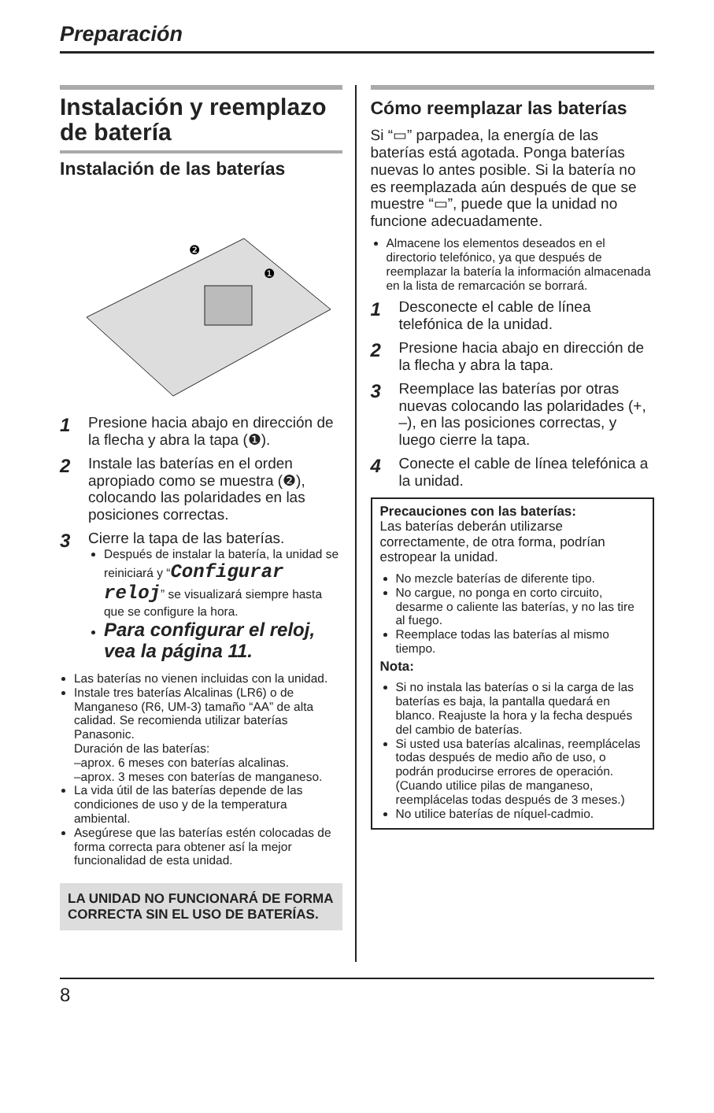Preparación
Instalación y reemplazo de batería
Instalación de las baterías
❷
❶
1 Presione hacia abajo en dirección de la flecha y abra la tapa (❶).
2 Instale las baterías en el orden apropiado como se muestra (❷), colocando las polaridades en las posiciones correctas.
3
Cierre la tapa de las baterías.
Después de instalar la batería, la unidad se reiniciará y “Configurar reloj” se visualizará siempre hasta que se configure la hora.
Para configurar el reloj, vea la página 11.
Las baterías no vienen incluidas con la unidad.
Instale tres baterías Alcalinas (LR6) o de Manganeso (R6, UM-3) tamaño “AA” de alta calidad. Se recomienda utilizar baterías Panasonic.
Duración de las baterías:
–aprox. 6 meses con baterías alcalinas.
–aprox. 3 meses con baterías de manganeso.
La vida útil de las baterías depende de las condiciones de uso y de la temperatura ambiental.
Asegúrese que las baterías estén colocadas de forma correcta para obtener así la mejor funcionalidad de esta unidad.
LA UNIDAD NO FUNCIONARÁ DE FORMA CORRECTA SIN EL USO DE BATERÍAS.
Cómo reemplazar las baterías
Si “▭” parpadea, la energía de las baterías está agotada. Ponga baterías nuevas lo antes posible. Si la batería no es reemplazada aún después de que se muestre “▭”, puede que la unidad no funcione adecuadamente.
Almacene los elementos deseados en el directorio telefónico, ya que después de reemplazar la batería la información almacenada en la lista de remarcación se borrará.
1 Desconecte el cable de línea telefónica de la unidad.
2 Presione hacia abajo en dirección de la flecha y abra la tapa.
3 Reemplace las baterías por otras nuevas colocando las polaridades (+, –), en las posiciones correctas, y luego cierre la tapa.
4 Conecte el cable de línea telefónica a la unidad.
Precauciones con las baterías:
Las baterías deberán utilizarse correctamente, de otra forma, podrían estropear la unidad.
No mezcle baterías de diferente tipo.
No cargue, no ponga en corto circuito, desarme o caliente las baterías, y no las tire al fuego.
Reemplace todas las baterías al mismo tiempo.
Nota:
Si no instala las baterías o si la carga de las baterías es baja, la pantalla quedará en blanco. Reajuste la hora y la fecha después del cambio de baterías.
Si usted usa baterías alcalinas, reemplácelas todas después de medio año de uso, o podrán producirse errores de operación. (Cuando utilice pilas de manganeso, reemplácelas todas después de 3 meses.)
No utilice baterías de níquel-cadmio.
8